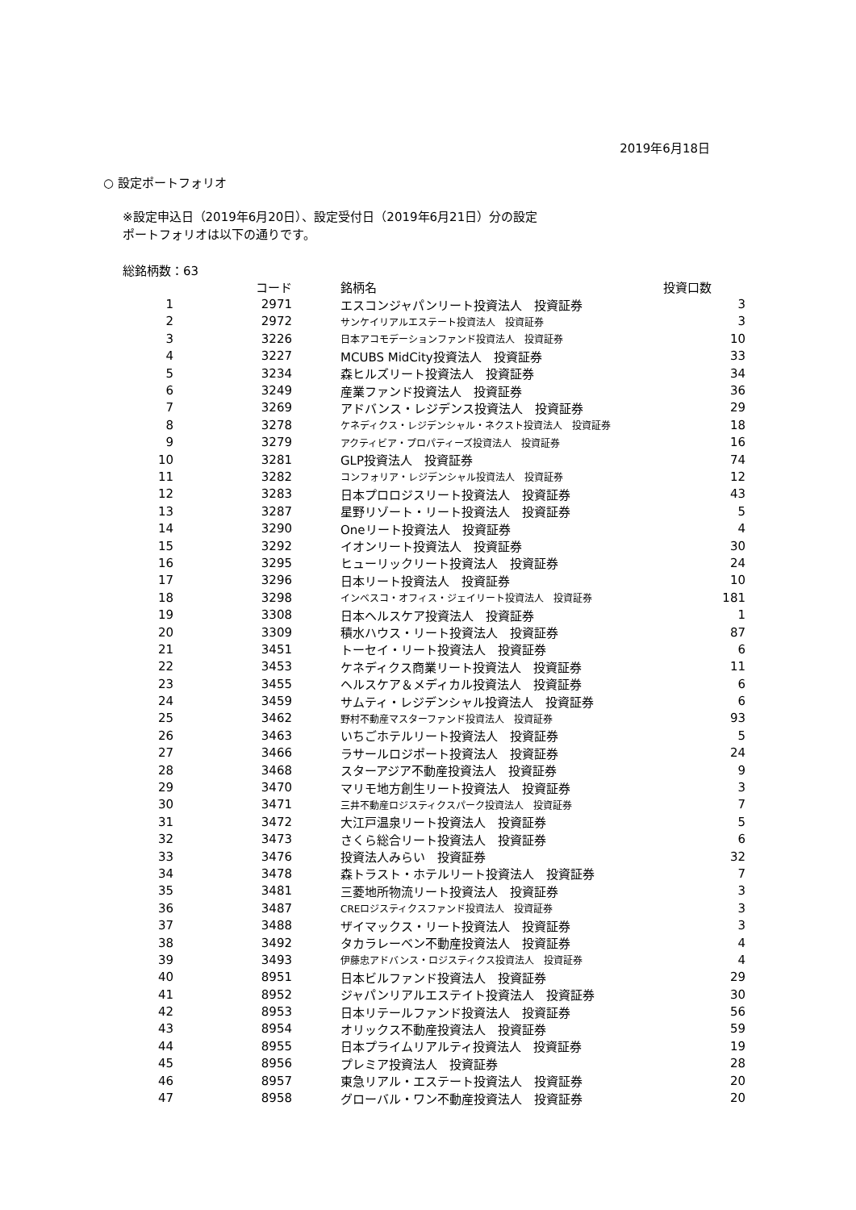2019年6月18日
○ 設定ポートフォリオ
※設定申込日（2019年6月20日）、設定受付日（2019年6月21日）分の設定
ポートフォリオは以下の通りです。
総銘柄数：63
| | コード | 銘柄名 | 投資口数 |
| --- | --- | --- | --- |
| 1 | 2971 | エスコンジャパンリート投資法人 投資証券 | 3 |
| 2 | 2972 | サンケイリアルエステート投資法人 投資証券 | 3 |
| 3 | 3226 | 日本アコモデーションファンド投資法人 投資証券 | 10 |
| 4 | 3227 | MCUBS MidCity投資法人 投資証券 | 33 |
| 5 | 3234 | 森ヒルズリート投資法人 投資証券 | 34 |
| 6 | 3249 | 産業ファンド投資法人 投資証券 | 36 |
| 7 | 3269 | アドバンス・レジデンス投資法人 投資証券 | 29 |
| 8 | 3278 | ケネディクス・レジデンシャル・ネクスト投資法人 投資証券 | 18 |
| 9 | 3279 | アクティビア・プロパティーズ投資法人 投資証券 | 16 |
| 10 | 3281 | GLP投資法人 投資証券 | 74 |
| 11 | 3282 | コンフォリア・レジデンシャル投資法人 投資証券 | 12 |
| 12 | 3283 | 日本プロロジスリート投資法人 投資証券 | 43 |
| 13 | 3287 | 星野リゾート・リート投資法人 投資証券 | 5 |
| 14 | 3290 | Oneリート投資法人 投資証券 | 4 |
| 15 | 3292 | イオンリート投資法人 投資証券 | 30 |
| 16 | 3295 | ヒューリックリート投資法人 投資証券 | 24 |
| 17 | 3296 | 日本リート投資法人 投資証券 | 10 |
| 18 | 3298 | インベスコ・オフィス・ジェイリート投資法人 投資証券 | 181 |
| 19 | 3308 | 日本ヘルスケア投資法人 投資証券 | 1 |
| 20 | 3309 | 積水ハウス・リート投資法人 投資証券 | 87 |
| 21 | 3451 | トーセイ・リート投資法人 投資証券 | 6 |
| 22 | 3453 | ケネディクス商業リート投資法人 投資証券 | 11 |
| 23 | 3455 | ヘルスケア＆メディカル投資法人 投資証券 | 6 |
| 24 | 3459 | サムティ・レジデンシャル投資法人 投資証券 | 6 |
| 25 | 3462 | 野村不動産マスターファンド投資法人 投資証券 | 93 |
| 26 | 3463 | いちごホテルリート投資法人 投資証券 | 5 |
| 27 | 3466 | ラサールロジポート投資法人 投資証券 | 24 |
| 28 | 3468 | スターアジア不動産投資法人 投資証券 | 9 |
| 29 | 3470 | マリモ地方創生リート投資法人 投資証券 | 3 |
| 30 | 3471 | 三井不動産ロジスティクスパーク投資法人 投資証券 | 7 |
| 31 | 3472 | 大江戸温泉リート投資法人 投資証券 | 5 |
| 32 | 3473 | さくら総合リート投資法人 投資証券 | 6 |
| 33 | 3476 | 投資法人みらい 投資証券 | 32 |
| 34 | 3478 | 森トラスト・ホテルリート投資法人 投資証券 | 7 |
| 35 | 3481 | 三菱地所物流リート投資法人 投資証券 | 3 |
| 36 | 3487 | CREロジスティクスファンド投資法人 投資証券 | 3 |
| 37 | 3488 | ザイマックス・リート投資法人 投資証券 | 3 |
| 38 | 3492 | タカラレーベン不動産投資法人 投資証券 | 4 |
| 39 | 3493 | 伊藤忠アドバンス・ロジスティクス投資法人 投資証券 | 4 |
| 40 | 8951 | 日本ビルファンド投資法人 投資証券 | 29 |
| 41 | 8952 | ジャパンリアルエステイト投資法人 投資証券 | 30 |
| 42 | 8953 | 日本リテールファンド投資法人 投資証券 | 56 |
| 43 | 8954 | オリックス不動産投資法人 投資証券 | 59 |
| 44 | 8955 | 日本プライムリアルティ投資法人 投資証券 | 19 |
| 45 | 8956 | プレミア投資法人 投資証券 | 28 |
| 46 | 8957 | 東急リアル・エステート投資法人 投資証券 | 20 |
| 47 | 8958 | グローバル・ワン不動産投資法人 投資証券 | 20 |